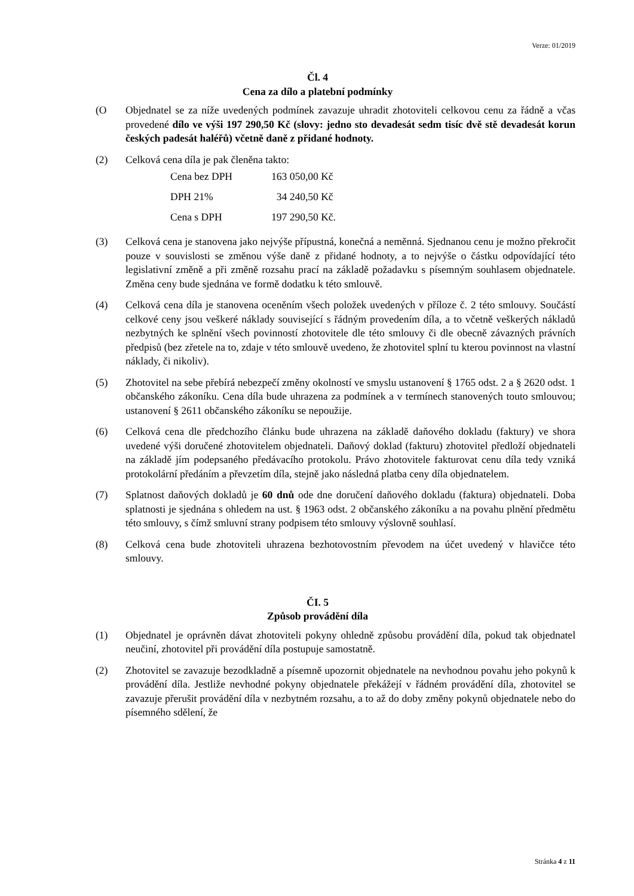Verze: 01/2019
Čl. 4
Cena za dílo a platební podmínky
(O Objednatel se za níže uvedených podmínek zavazuje uhradit zhotoviteli celkovou cenu za řádně a včas provedené dílo ve výši 197 290,50 Kč (slovy: jedno sto devadesát sedm tisíc dvě stě devadesát korun českých padesát haléřů) včetně daně z přidané hodnoty.
(2) Celková cena díla je pak členěna takto:
| Cena bez DPH | 163 050,00 Kč |
| DPH 21% | 34 240,50 Kč |
| Cena s DPH | 197 290,50 Kč. |
(3) Celková cena je stanovena jako nejvýše přípustná, konečná a neměnná. Sjednanou cenu je možno překročit pouze v souvislosti se změnou výše daně z přidané hodnoty, a to nejvýše o částku odpovídající této legislativní změně a při změně rozsahu prací na základě požadavku s písemným souhlasem objednatele. Změna ceny bude sjednána ve formě dodatku k této smlouvě.
(4) Celková cena díla je stanovena oceněním všech položek uvedených v příloze č. 2 této smlouvy. Součástí celkové ceny jsou veškeré náklady související s řádným provedením díla, a to včetně veškerých nákladů nezbytných ke splnění všech povinností zhotovitele dle této smlouvy či dle obecně závazných právních předpisů (bez zřetele na to, zdaje v této smlouvě uvedeno, že zhotovitel splní tu kterou povinnost na vlastní náklady, či nikoliv).
(5) Zhotovitel na sebe přebírá nebezpečí změny okolností ve smyslu ustanovení § 1765 odst. 2 a § 2620 odst. 1 občanského zákoníku. Cena díla bude uhrazena za podmínek a v termínech stanovených touto smlouvou; ustanovení § 2611 občanského zákoníku se nepoužije.
(6) Celková cena dle předchozího článku bude uhrazena na základě daňového dokladu (faktury) ve shora uvedené výši doručené zhotovitelem objednateli. Daňový doklad (fakturu) zhotovitel předloží objednateli na základě jím podepsaného předávacího protokolu. Právo zhotovitele fakturovat cenu díla tedy vzniká protokolární předáním a převzetím díla, stejně jako následná platba ceny díla objednatelem.
(7) Splatnost daňových dokladů je 60 dnů ode dne doručení daňového dokladu (faktura) objednateli. Doba splatnosti je sjednána s ohledem na ust. § 1963 odst. 2 občanského zákoníku a na povahu plnění předmětu této smlouvy, s čímž smluvní strany podpisem této smlouvy výslovně souhlasí.
(8) Celková cena bude zhotoviteli uhrazena bezhotovostním převodem na účet uvedený v hlavičce této smlouvy.
ČI. 5
Způsob provádění díla
(1) Objednatel je oprávněn dávat zhotoviteli pokyny ohledně způsobu provádění díla, pokud tak objednatel neučiní, zhotovitel při provádění díla postupuje samostatně.
(2) Zhotovitel se zavazuje bezodkladně a písemně upozornit objednatele na nevhodnou povahu jeho pokynů k provádění díla. Jestliže nevhodné pokyny objednatele překážejí v řádném provádění díla, zhotovitel se zavazuje přerušit provádění díla v nezbytném rozsahu, a to až do doby změny pokynů objednatele nebo do písemného sdělení, že
Stránka 4 z 11